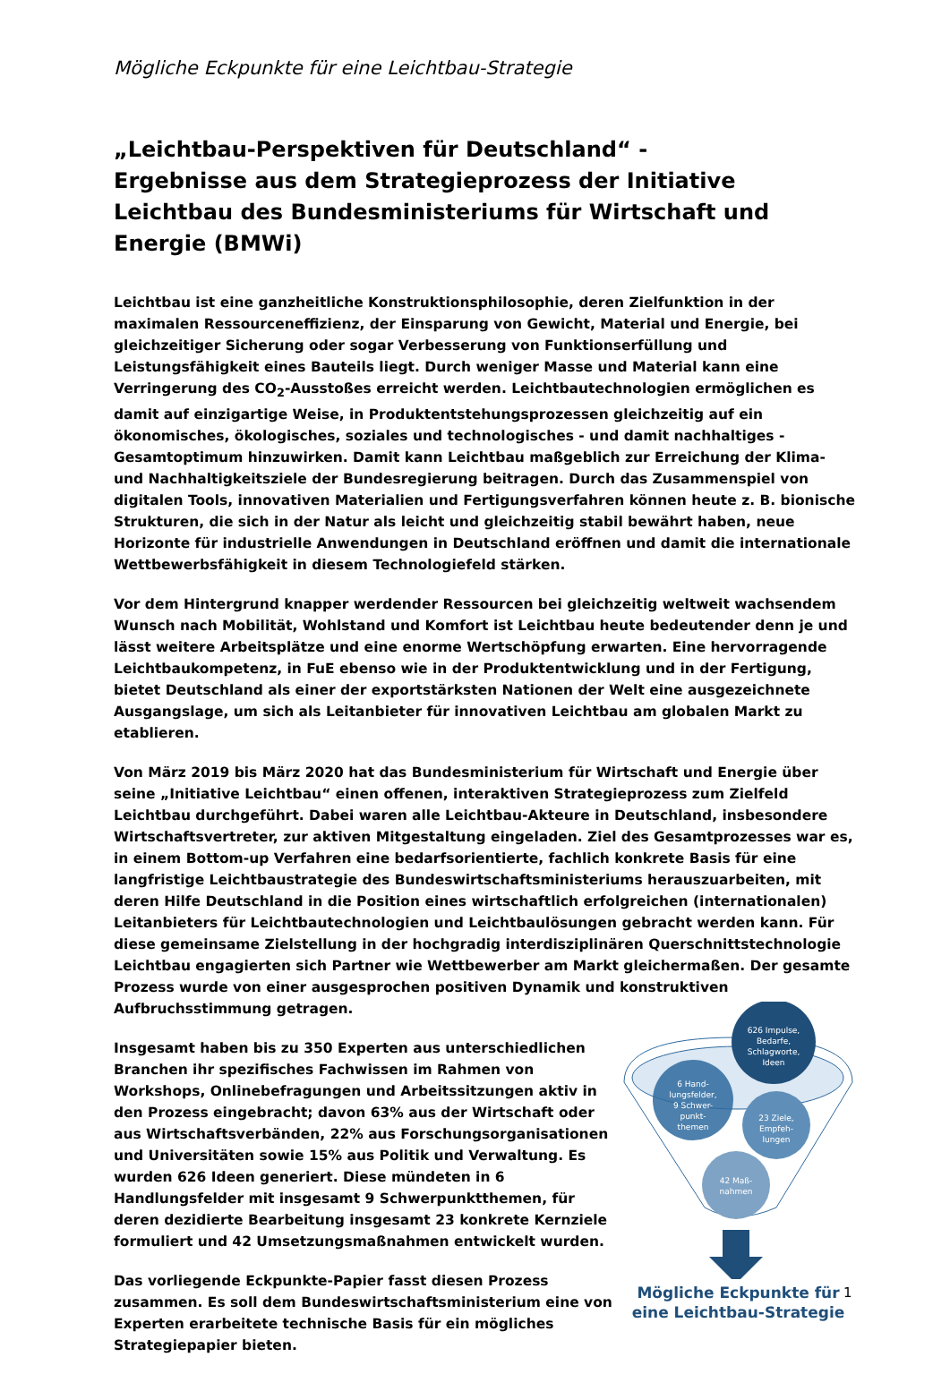Mögliche Eckpunkte für eine Leichtbau-Strategie
„Leichtbau-Perspektiven für Deutschland“ -
Ergebnisse aus dem Strategieprozess der Initiative Leichtbau des Bundesministeriums für Wirtschaft und Energie (BMWi)
Leichtbau ist eine ganzheitliche Konstruktionsphilosophie, deren Zielfunktion in der maximalen Ressourceneffizienz, der Einsparung von Gewicht, Material und Energie, bei gleichzeitiger Sicherung oder sogar Verbesserung von Funktionserfüllung und Leistungsfähigkeit eines Bauteils liegt. Durch weniger Masse und Material kann eine Verringerung des CO<sub>2</sub>-Ausstoßes erreicht werden. Leichtbautechnologien ermöglichen es damit auf einzigartige Weise, in Produktentstehungsprozessen gleichzeitig auf ein ökonomisches, ökologisches, soziales und technologisches - und damit nachhaltiges - Gesamtoptimum hinzuwirken. Damit kann Leichtbau maßgeblich zur Erreichung der Klima- und Nachhaltigkeitsziele der Bundesregierung beitragen. Durch das Zusammenspiel von digitalen Tools, innovativen Materialien und Fertigungsverfahren können heute z. B. bionische Strukturen, die sich in der Natur als leicht und gleichzeitig stabil bewährt haben, neue Horizonte für industrielle Anwendungen in Deutschland eröffnen und damit die internationale Wettbewerbsfähigkeit in diesem Technologiefeld stärken.
Vor dem Hintergrund knapper werdender Ressourcen bei gleichzeitig weltweit wachsendem Wunsch nach Mobilität, Wohlstand und Komfort ist Leichtbau heute bedeutender denn je und lässt weitere Arbeitsplätze und eine enorme Wertschöpfung erwarten. Eine hervorragende Leichtbaukompetenz, in FuE ebenso wie in der Produktentwicklung und in der Fertigung, bietet Deutschland als einer der exportstärksten Nationen der Welt eine ausgezeichnete Ausgangslage, um sich als Leitanbieter für innovativen Leichtbau am globalen Markt zu etablieren.
Von März 2019 bis März 2020 hat das Bundesministerium für Wirtschaft und Energie über seine „Initiative Leichtbau“ einen offenen, interaktiven Strategieprozess zum Zielfeld Leichtbau durchgeführt. Dabei waren alle Leichtbau-Akteure in Deutschland, insbesondere Wirtschaftsvertreter, zur aktiven Mitgestaltung eingeladen. Ziel des Gesamtprozesses war es, in einem Bottom-up Verfahren eine bedarfsorientierte, fachlich konkrete Basis für eine langfristige Leichtbaustrategie des Bundeswirtschaftsministeriums herauszuarbeiten, mit deren Hilfe Deutschland in die Position eines wirtschaftlich erfolgreichen (internationalen) Leitanbieters für Leichtbautechnologien und Leichtbaulösungen gebracht werden kann. Für diese gemeinsame Zielstellung in der hochgradig interdisziplinären Querschnittstechnologie Leichtbau engagierten sich Partner wie Wettbewerber am Markt gleichermaßen. Der gesamte Prozess wurde von einer ausgesprochen positiven Dynamik und konstruktiven Aufbruchsstimmung getragen.
Insgesamt haben bis zu 350 Experten aus unterschiedlichen Branchen ihr spezifisches Fachwissen im Rahmen von Workshops, Onlinebefragungen und Arbeitssitzungen aktiv in den Prozess eingebracht; davon 63% aus der Wirtschaft oder aus Wirtschaftsverbänden, 22% aus Forschungsorganisationen und Universitäten sowie 15% aus Politik und Verwaltung. Es wurden 626 Ideen generiert. Diese mündeten in 6 Handlungsfelder mit insgesamt 9 Schwerpunktthemen, für deren dezidierte Bearbeitung insgesamt 23 konkrete Kernziele formuliert und 42 Umsetzungsmaßnahmen entwickelt wurden.
Das vorliegende Eckpunkte-Papier fasst diesen Prozess zusammen. Es soll dem Bundeswirtschaftsministerium eine von Experten erarbeitete technische Basis für ein mögliches Strategiepapier bieten.
626 Impulse,
Bedarfe,
Schlagworte,
Ideen
6 Hand-
lungsfelder,
9 Schwer-
punkt-
themen
23 Ziele,
Empfeh-
lungen
42 Maß-
nahmen
Mögliche Eckpunkte für
eine Leichtbau-Strategie
1